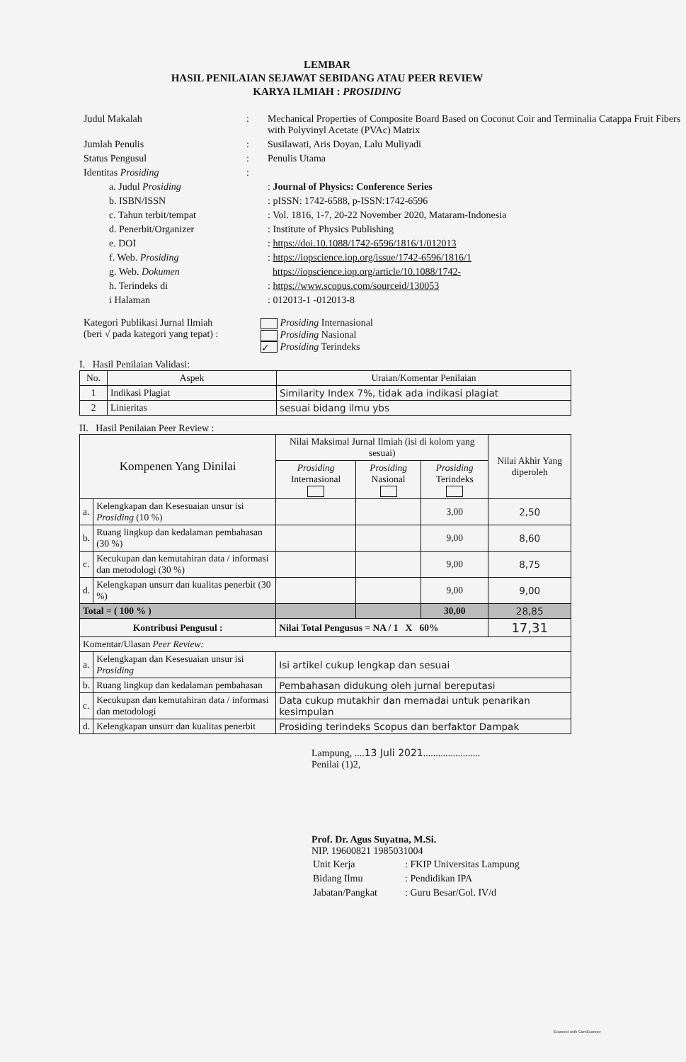LEMBAR
HASIL PENILAIAN SEJAWAT SEBIDANG ATAU PEER REVIEW
KARYA ILMIAH : PROSIDING
| Judul Makalah | : | Mechanical Properties of Composite Board Based on Coconut Coir and Terminalia Catappa Fruit Fibers with Polyvinyl Acetate (PVAc) Matrix |
| Jumlah Penulis | : | Susilawati, Aris Doyan, Lalu Muliyadi |
| Status Pengusul | : | Penulis Utama |
| Identitas Prosiding | : | |
| a. Judul Prosiding | | : Journal of Physics: Conference Series |
| b. ISBN/ISSN | | : pISSN: 1742-6588, p-ISSN:1742-6596 |
| c. Tahun terbit/tempat | | : Vol. 1816, 1-7, 20-22 November 2020, Mataram-Indonesia |
| d. Penerbit/Organizer | | : Institute of Physics Publishing |
| e. DOI | | : https://doi.10.1088/1742-6596/1816/1/012013 |
| f. Web. Prosiding | | : https://iopscience.iop.org/issue/1742-6596/1816/1 |
| g. Web. Dokumen | | https://iopscience.iop.org/article/10.1088/1742- |
| h. Terindeks di | | : https://www.scopus.com/sourceid/130053 |
| i Halaman | | : 012013-1 -012013-8 |
| Kategori Publikasi Jurnal Ilmiah (beri √ pada kategori yang tepat) : | Prosiding Internasional Prosiding Nasional ✓ Prosiding Terindeks |
I. Hasil Penilaian Validasi:
| No. | Aspek | Uraian/Komentar Penilaian |
| --- | --- | --- |
| 1 | Indikasi Plagiat | Similarity Index 7%, tidak ada indikasi plagiat |
| 2 | Linieritas | sesuai bidang ilmu ybs |
II. Hasil Penilaian Peer Review :
| Kompenen Yang Dinilai | | Nilai Maksimal Jurnal Ilmiah (isi di kolom yang sesuai) | | | Nilai Akhir Yang diperoleh |
| --- | --- | --- | --- | --- | --- |
| | | Prosiding Internasional | Prosiding Nasional | Prosiding Terindeks | |
| a. | Kelengkapan dan Kesesuaian unsur isi Prosiding (10 %) | | | 3,00 | 2,50 |
| b. | Ruang lingkup dan kedalaman pembahasan (30 %) | | | 9,00 | 8,60 |
| c. | Kecukupan dan kemutahiran data / informasi dan metodologi (30 %) | | | 9,00 | 8,75 |
| d. | Kelengkapan unsurr dan kualitas penerbit (30 %) | | | 9,00 | 9,00 |
| Total = ( 100 % ) | | | | 30,00 | 28,85 |
| Kontribusi Pengusul : | | Nilai Total Pengusus = NA / 1 X 60% | | | 17,31 |
| Komentar/Ulasan Peer Review: | | | | | |
| a. | Kelengkapan dan Kesesuaian unsur isi Prosiding | Isi artikel cukup lengkap dan sesuai | | | |
| b. | Ruang lingkup dan kedalaman pembahasan | Pembahasan didukung oleh jurnal bereputasi | | | |
| c. | Kecukupan dan kemutahiran data / informasi dan metodologi | Data cukup mutakhir dan memadai untuk penarikan kesimpulan | | | |
| d. | Kelengkapan unsurr dan kualitas penerbit | Prosiding terindeks Scopus dan berfaktor Dampak | | | |
Lampung, ....13 Juli 2021.......................
Penilai (1)2,
Prof. Dr. Agus Suyatna, M.Si.
NIP. 19600821 1985031004
| Unit Kerja | : FKIP Universitas Lampung |
| Bidang Ilmu | : Pendidikan IPA |
| Jabatan/Pangkat | : Guru Besar/Gol. IV/d |
Scanned with CamScanner